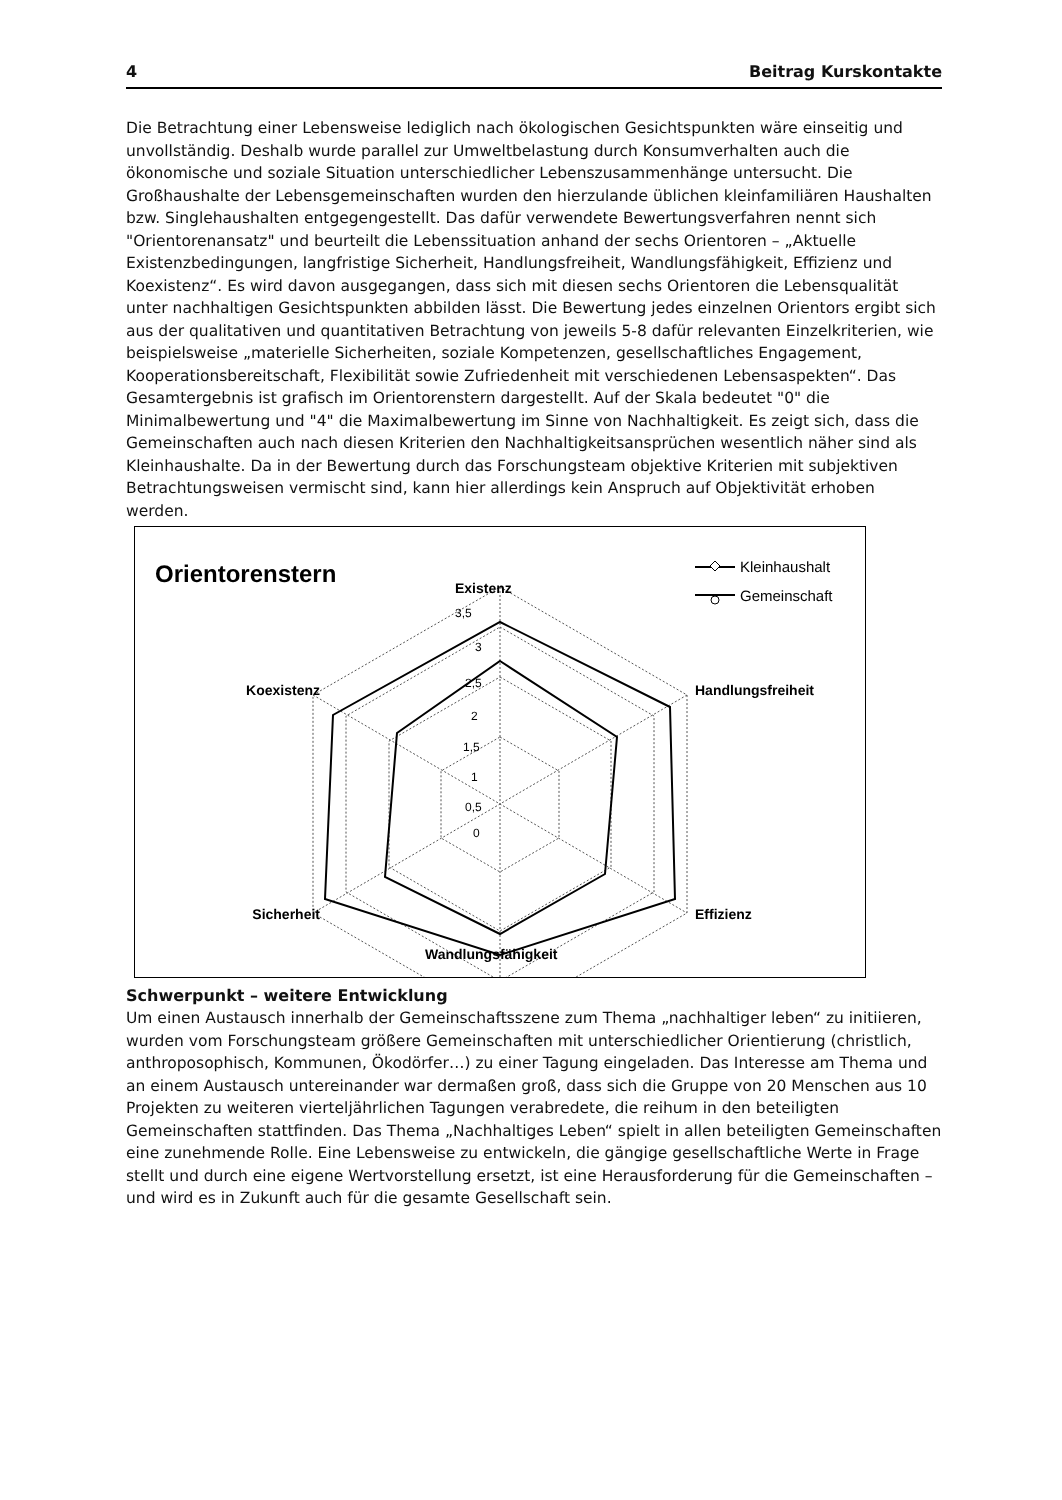4 Beitrag Kurskontakte
Die Betrachtung einer Lebensweise lediglich nach ökologischen Gesichtspunkten wäre einseitig und unvollständig. Deshalb wurde parallel zur Umweltbelastung durch Konsumverhalten auch die ökonomische und soziale Situation unterschiedlicher Lebenszusammenhänge untersucht. Die Großhaushalte der Lebensgemeinschaften wurden den hierzulande üblichen kleinfamiliären Haushalten bzw. Singlehaushalten entgegengestellt. Das dafür verwendete Bewertungsverfahren nennt sich "Orientorenansatz" und beurteilt die Lebenssituation anhand der sechs Orientoren – „Aktuelle Existenzbedingungen, langfristige Sicherheit, Handlungsfreiheit, Wandlungsfähigkeit, Effizienz und Koexistenz“. Es wird davon ausgegangen, dass sich mit diesen sechs Orientoren die Lebensqualität unter nachhaltigen Gesichtspunkten abbilden lässt. Die Bewertung jedes einzelnen Orientors ergibt sich aus der qualitativen und quantitativen Betrachtung von jeweils 5-8 dafür relevanten Einzelkriterien, wie beispielsweise „materielle Sicherheiten, soziale Kompetenzen, gesellschaftliches Engagement, Kooperationsbereitschaft, Flexibilität sowie Zufriedenheit mit verschiedenen Lebensaspekten“. Das Gesamtergebnis ist grafisch im Orientorenstern dargestellt. Auf der Skala bedeutet "0" die Minimalbewertung und "4" die Maximalbewertung im Sinne von Nachhaltigkeit. Es zeigt sich, dass die Gemeinschaften auch nach diesen Kriterien den Nachhaltigkeitsansprüchen wesentlich näher sind als Kleinhaushalte. Da in der Bewertung durch das Forschungsteam objektive Kriterien mit subjektiven Betrachtungsweisen vermischt sind, kann hier allerdings kein Anspruch auf Objektivität erhoben werden.
Orientorenstern
Kleinhaushalt
Gemeinschaft
3,5
3
2,5
2
1,5
1
0,5
0
Existenz
Handlungsfreiheit
Koexistenz
Sicherheit
Effizienz
Wandlungsfähigkeit
Schwerpunkt – weitere Entwicklung
Um einen Austausch innerhalb der Gemeinschaftsszene zum Thema „nachhaltiger leben“ zu initiieren, wurden vom Forschungsteam größere Gemeinschaften mit unterschiedlicher Orientierung (christlich, anthroposophisch, Kommunen, Ökodörfer…) zu einer Tagung eingeladen. Das Interesse am Thema und an einem Austausch untereinander war dermaßen groß, dass sich die Gruppe von 20 Menschen aus 10 Projekten zu weiteren vierteljährlichen Tagungen verabredete, die reihum in den beteiligten Gemeinschaften stattfinden. Das Thema „Nachhaltiges Leben“ spielt in allen beteiligten Gemeinschaften eine zunehmende Rolle. Eine Lebensweise zu entwickeln, die gängige gesellschaftliche Werte in Frage stellt und durch eine eigene Wertvorstellung ersetzt, ist eine Herausforderung für die Gemeinschaften – und wird es in Zukunft auch für die gesamte Gesellschaft sein.